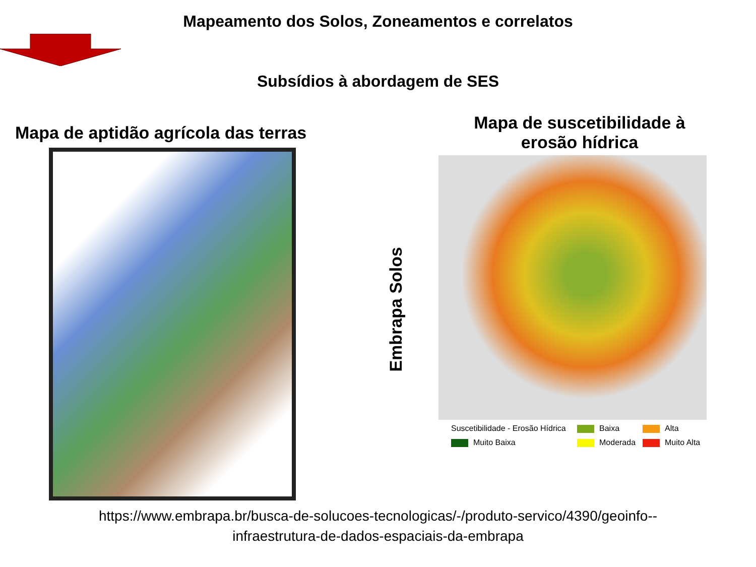Mapeamento dos Solos, Zoneamentos e correlatos
Subsídios à abordagem de SES
Mapa de aptidão agrícola das terras
Embrapa Solos
Mapa de suscetibilidade à
erosão hídrica
Suscetibilidade - Erosão Hídrica
Baixa
Alta
Muito Baixa
Moderada
Muito Alta
https://www.embrapa.br/busca-de-solucoes-tecnologicas/-/produto-servico/4390/geoinfo--
infraestrutura-de-dados-espaciais-da-embrapa